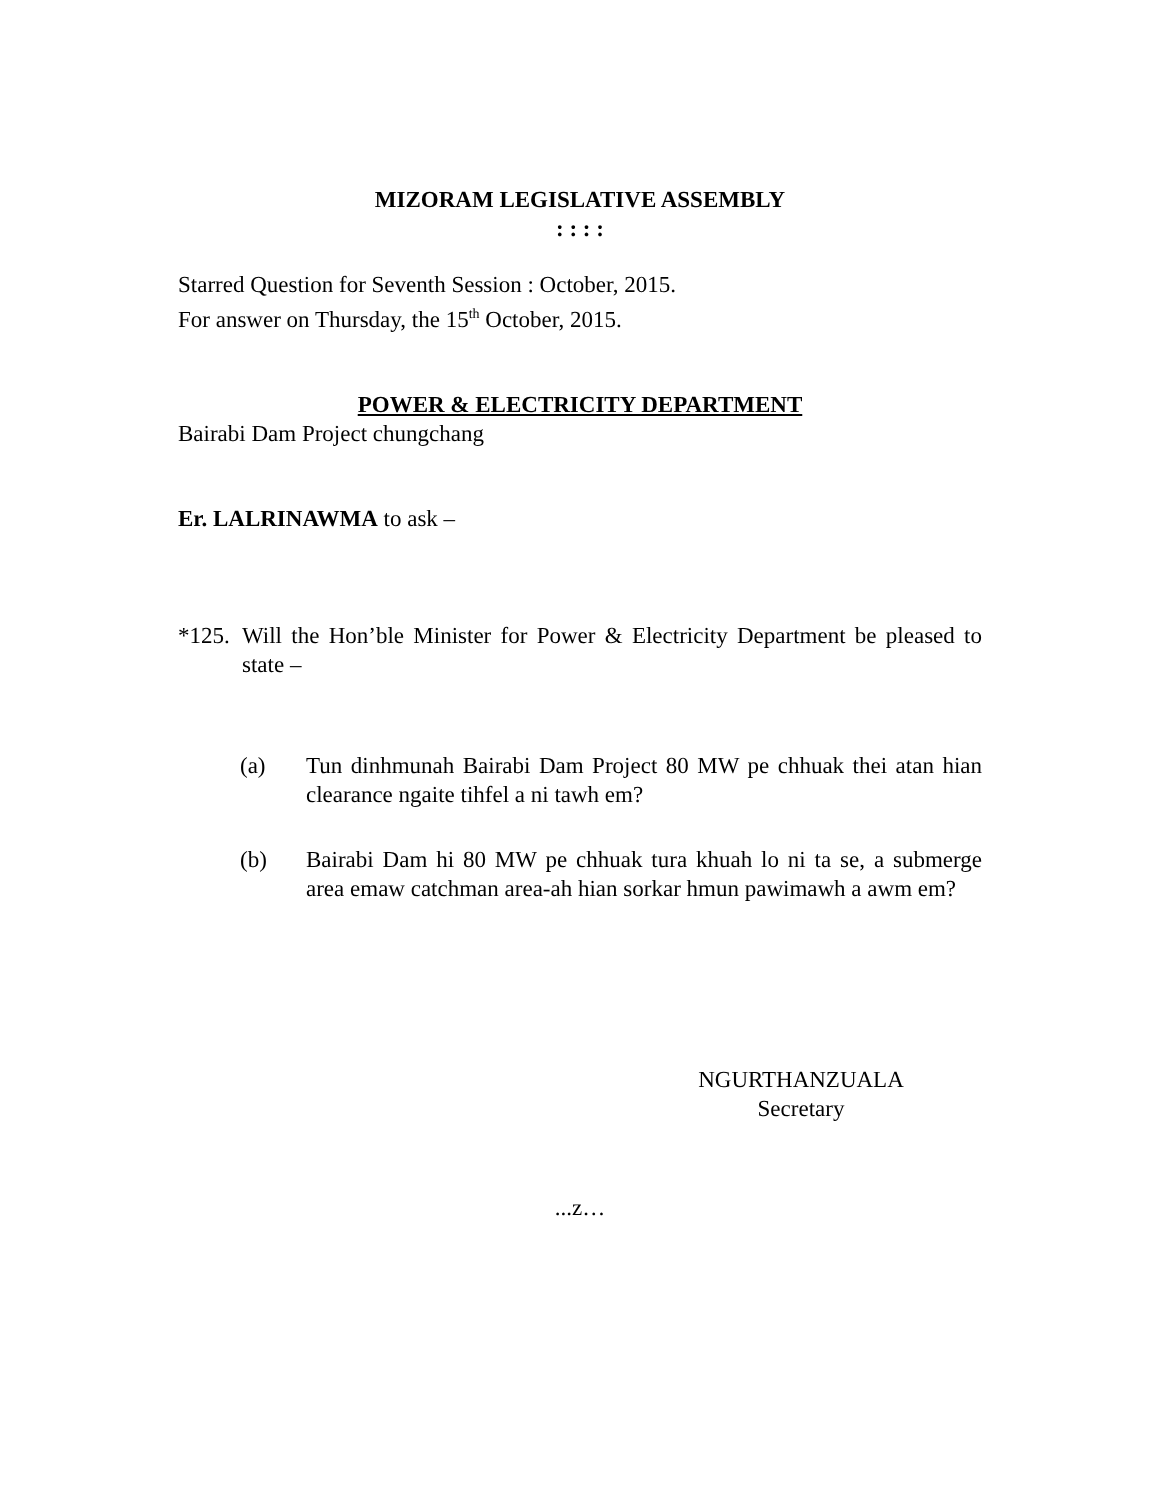MIZORAM LEGISLATIVE ASSEMBLY
: : : :
Starred Question for Seventh Session : October, 2015.
For answer on Thursday, the 15<sup>th</sup> October, 2015.
POWER & ELECTRICITY DEPARTMENT
Bairabi Dam Project chungchang
Er. LALRINAWMA to ask –
*125.
Will the Hon’ble Minister for Power & Electricity Department be pleased to state –
(a) Tun dinhmunah Bairabi Dam Project 80 MW pe chhuak thei atan hian clearance ngaite tihfel a ni tawh em?
(b) Bairabi Dam hi 80 MW pe chhuak tura khuah lo ni ta se, a submerge area emaw catchman area-ah hian sorkar hmun pawimawh a awm em?
NGURTHANZUALA
Secretary
...z…